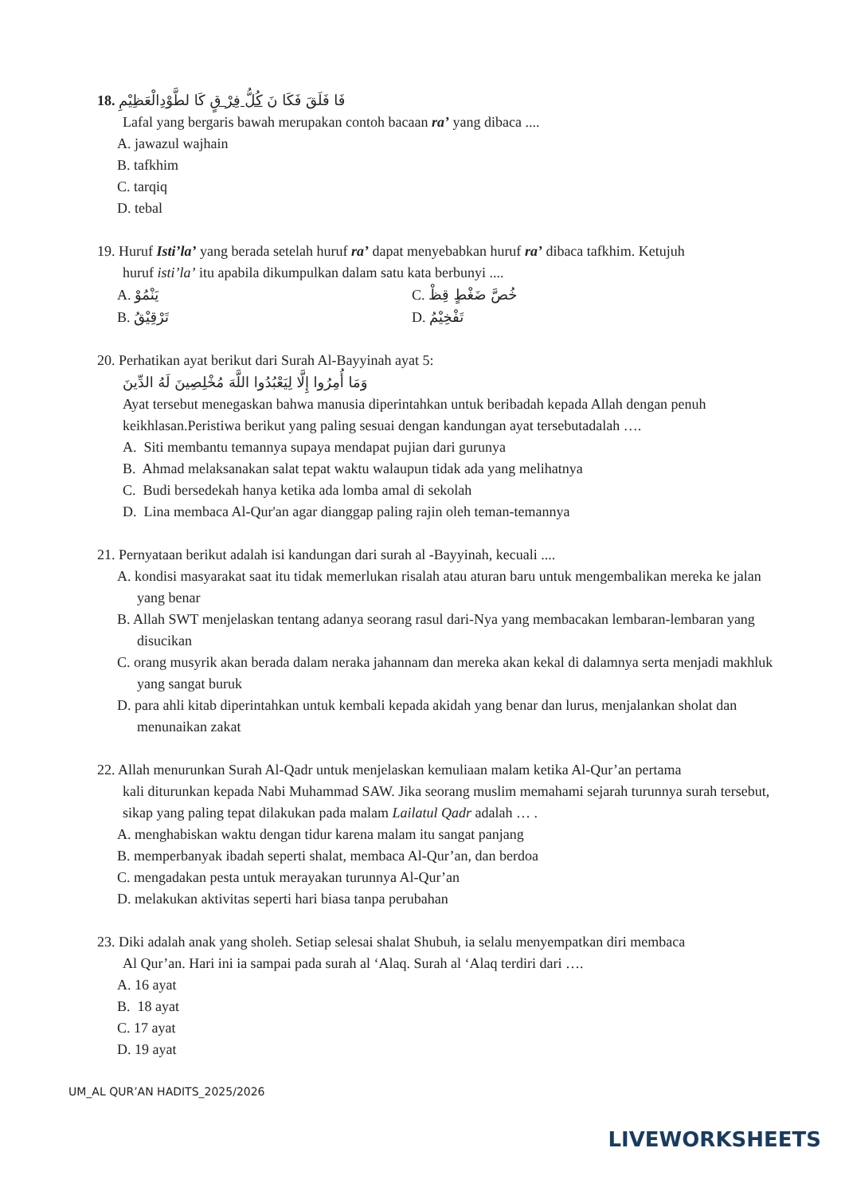18. فَا فَلَقَ فَكَا نَ كُلُّ فِرْ قٍ كَا لطَّوْدِالْعَظِيْمِ
Lafal yang bergaris bawah merupakan contoh bacaan ra’ yang dibaca ....
A. jawazul wajhain
B. tafkhim
C. tarqiq
D. tebal
19. Huruf Isti’la’ yang berada setelah huruf ra’ dapat menyebabkan huruf ra’ dibaca tafkhim. Ketujuh
huruf isti’la’ itu apabila dikumpulkan dalam satu kata berbunyi ....
A. يَنْمُوْ C. خُصَّ ضَغْطٍ قِظْ
B. تَرْقِيْقُ D. تَفْخِيْمُ
20. Perhatikan ayat berikut dari Surah Al-Bayyinah ayat 5:
وَمَا أُمِرُوا إِلَّا لِيَعْبُدُوا اللَّهَ مُخْلِصِينَ لَهُ الدِّينَ
Ayat tersebut menegaskan bahwa manusia diperintahkan untuk beribadah kepada Allah dengan penuh keikhlasan.Peristiwa berikut yang paling sesuai dengan kandungan ayat tersebutadalah ….
A. Siti membantu temannya supaya mendapat pujian dari gurunya
B. Ahmad melaksanakan salat tepat waktu walaupun tidak ada yang melihatnya
C. Budi bersedekah hanya ketika ada lomba amal di sekolah
D. Lina membaca Al-Qur'an agar dianggap paling rajin oleh teman-temannya
21. Pernyataan berikut adalah isi kandungan dari surah al -Bayyinah, kecuali ....
A. kondisi masyarakat saat itu tidak memerlukan risalah atau aturan baru untuk mengembalikan mereka ke jalan yang benar
B. Allah SWT menjelaskan tentang adanya seorang rasul dari-Nya yang membacakan lembaran-lembaran yang disucikan
C. orang musyrik akan berada dalam neraka jahannam dan mereka akan kekal di dalamnya serta menjadi makhluk yang sangat buruk
D. para ahli kitab diperintahkan untuk kembali kepada akidah yang benar dan lurus, menjalankan sholat dan menunaikan zakat
22. Allah menurunkan Surah Al-Qadr untuk menjelaskan kemuliaan malam ketika Al-Qur’an pertama
kali diturunkan kepada Nabi Muhammad SAW. Jika seorang muslim memahami sejarah turunnya surah tersebut, sikap yang paling tepat dilakukan pada malam Lailatul Qadr adalah … .
A. menghabiskan waktu dengan tidur karena malam itu sangat panjang
B. memperbanyak ibadah seperti shalat, membaca Al-Qur’an, dan berdoa
C. mengadakan pesta untuk merayakan turunnya Al-Qur’an
D. melakukan aktivitas seperti hari biasa tanpa perubahan
23. Diki adalah anak yang sholeh. Setiap selesai shalat Shubuh, ia selalu menyempatkan diri membaca
Al Qur’an. Hari ini ia sampai pada surah al ‘Alaq. Surah al ‘Alaq terdiri dari ….
A. 16 ayat
B. 18 ayat
C. 17 ayat
D. 19 ayat
UM_AL QUR’AN HADITS_2025/2026
LIVEWORKSHEETS